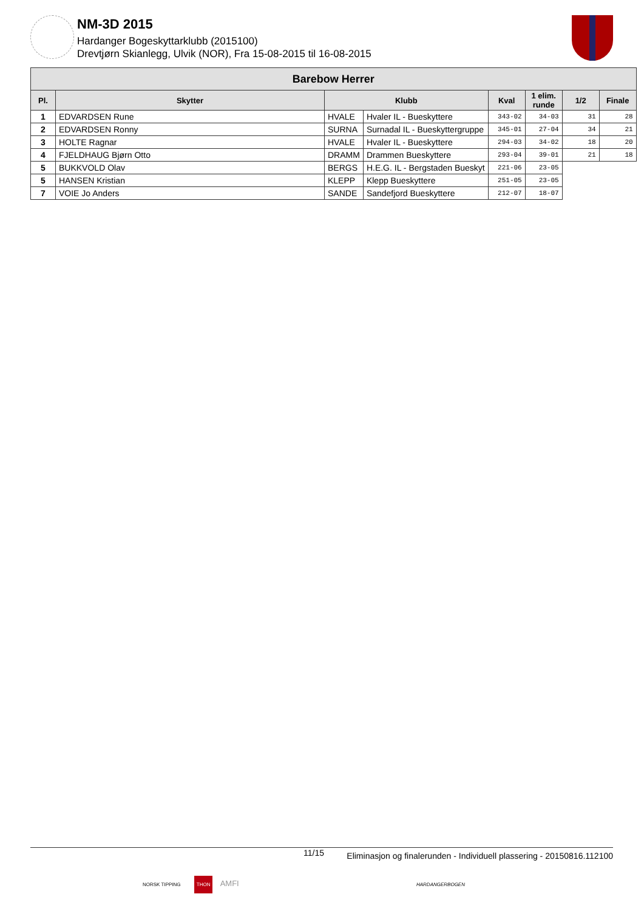NM-3D 2015
Hardanger Bogeskyttarklubb (2015100)
Drevtjørn Skianlegg, Ulvik (NOR), Fra 15-08-2015 til 16-08-2015
| Barebow Herrer | | | | | | | |
| --- | --- | --- | --- | --- | --- | --- | --- |
| Pl. | Skytter | Klubb | | Kval | 1 elim. runde | 1/2 | Finale |
| 1 | EDVARDSEN Rune | HVALE | Hvaler IL - Bueskyttere | 343-02 | 34-03 | 31 | 28 |
| 2 | EDVARDSEN Ronny | SURNA | Surnadal IL - Bueskyttergruppe | 345-01 | 27-04 | 34 | 21 |
| 3 | HOLTE Ragnar | HVALE | Hvaler IL - Bueskyttere | 294-03 | 34-02 | 18 | 20 |
| 4 | FJELDHAUG Bjørn Otto | DRAMM | Drammen Bueskyttere | 293-04 | 39-01 | 21 | 18 |
| 5 | BUKKVOLD Olav | BERGS | H.E.G. IL - Bergstaden Bueskyt | 221-06 | 23-05 | | |
| 5 | HANSEN Kristian | KLEPP | Klepp Bueskyttere | 251-05 | 23-05 | | |
| 7 | VOIE Jo Anders | SANDE | Sandefjord Bueskyttere | 212-07 | 18-07 | | |
11/15 Eliminasjon og finalerunden - Individuell plassering - 20150816.112100
NORSK TIPPING THON AMFI HARDANGERBOGEN